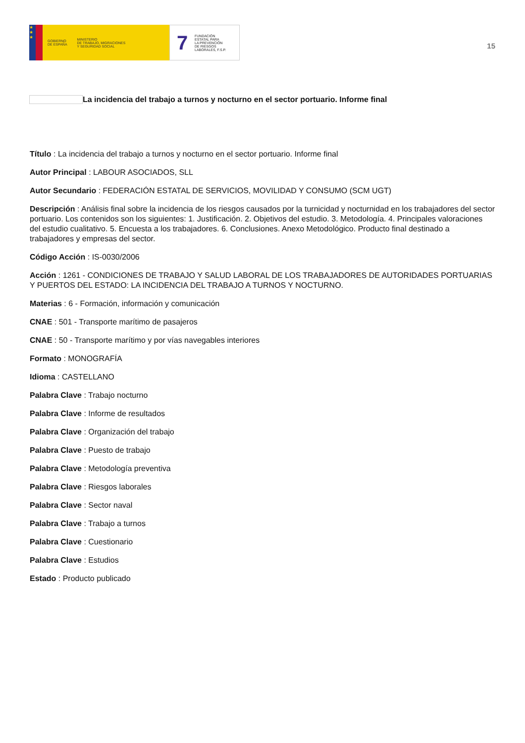★
★
★
GOBIERNO
DE ESPAÑA MINISTERIO
DE TRABAJO, MIGRACIONES
Y SEGURIDAD SOCIAL
7 FUNDACIÓN
ESTATAL PARA
LA PREVENCIÓN
DE RIESGOS
LABORALES, F.S.P.
15
La incidencia del trabajo a turnos y nocturno en el sector portuario. Informe final
Título : La incidencia del trabajo a turnos y nocturno en el sector portuario. Informe final
Autor Principal : LABOUR ASOCIADOS, SLL
Autor Secundario : FEDERACIÓN ESTATAL DE SERVICIOS, MOVILIDAD Y CONSUMO (SCM UGT)
Descripción : Análisis final sobre la incidencia de los riesgos causados por la turnicidad y nocturnidad en los trabajadores del sector portuario. Los contenidos son los siguientes: 1. Justificación. 2. Objetivos del estudio. 3. Metodología. 4. Principales valoraciones del estudio cualitativo. 5. Encuesta a los trabajadores. 6. Conclusiones. Anexo Metodológico. Producto final destinado a trabajadores y empresas del sector.
Código Acción : IS-0030/2006
Acción : 1261 - CONDICIONES DE TRABAJO Y SALUD LABORAL DE LOS TRABAJADORES DE AUTORIDADES PORTUARIAS Y PUERTOS DEL ESTADO: LA INCIDENCIA DEL TRABAJO A TURNOS Y NOCTURNO.
Materias : 6 - Formación, información y comunicación
CNAE : 501 - Transporte marítimo de pasajeros
CNAE : 50 - Transporte marítimo y por vías navegables interiores
Formato : MONOGRAFÍA
Idioma : CASTELLANO
Palabra Clave : Trabajo nocturno
Palabra Clave : Informe de resultados
Palabra Clave : Organización del trabajo
Palabra Clave : Puesto de trabajo
Palabra Clave : Metodología preventiva
Palabra Clave : Riesgos laborales
Palabra Clave : Sector naval
Palabra Clave : Trabajo a turnos
Palabra Clave : Cuestionario
Palabra Clave : Estudios
Estado : Producto publicado